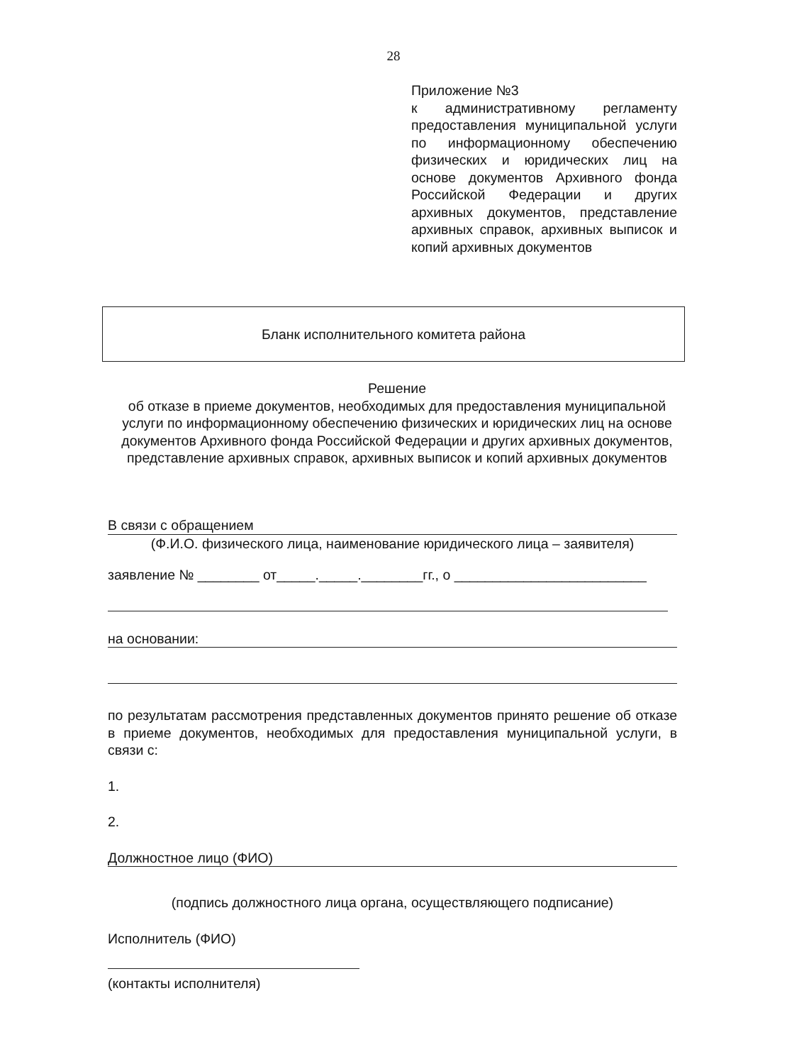28
Приложение №3
к административному регламенту предоставления муниципальной услуги по информационному обеспечению физических и юридических лиц на основе документов Архивного фонда Российской Федерации и других архивных документов, представление архивных справок, архивных выписок и копий архивных документов
Бланк исполнительного комитета района
Решение
об отказе в приеме документов, необходимых для предоставления муниципальной услуги по информационному обеспечению физических и юридических лиц на основе документов Архивного фонда Российской Федерации и других архивных документов, представление архивных справок, архивных выписок и копий архивных документов
В связи с обращением
(Ф.И.О. физического лица, наименование юридического лица – заявителя)
заявление № ________ от_____._____.________гг., о _________________________
на основании:
по результатам рассмотрения представленных документов принято решение об отказе в приеме документов, необходимых для предоставления муниципальной услуги, в связи с:
1.
2.
Должностное лицо (ФИО)
(подпись должностного лица органа, осуществляющего подписание)
Исполнитель (ФИО)
(контакты исполнителя)